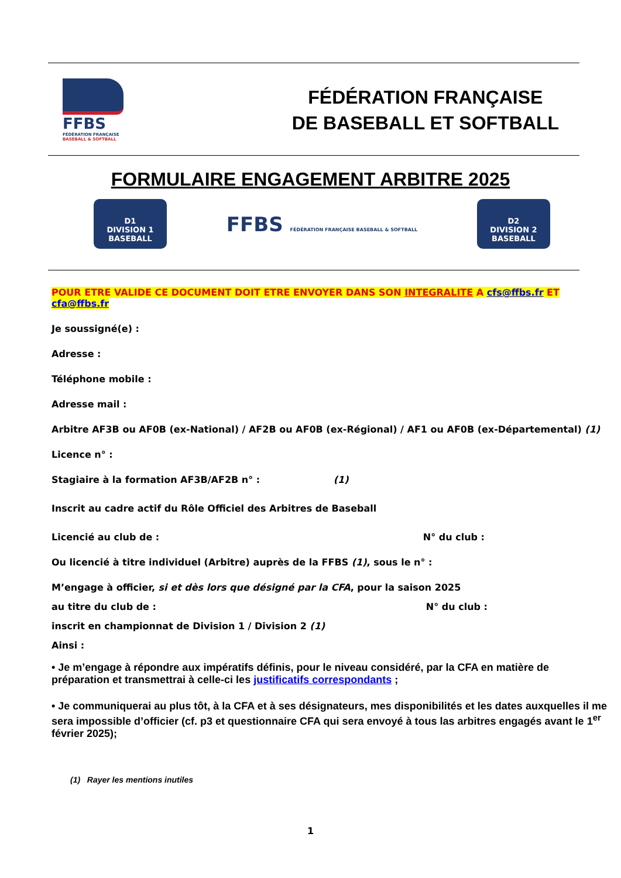FFBS
FÉDÉRATION FRANÇAISE
BASEBALL & SOFTBALL
FÉDÉRATION FRANÇAISE
DE BASEBALL ET SOFTBALL
FORMULAIRE ENGAGEMENT ARBITRE 2025
D1
DIVISION 1
BASEBALL
FFBS FÉDÉRATION FRANÇAISE BASEBALL & SOFTBALL
D2
DIVISION 2
BASEBALL
POUR ETRE VALIDE CE DOCUMENT DOIT ETRE ENVOYER DANS SON INTEGRALITE A cfs@ffbs.fr ET cfa@ffbs.fr
Je soussigné(e) :
Adresse :
Téléphone mobile :
Adresse mail :
Arbitre AF3B ou AF0B (ex-National) / AF2B ou AF0B (ex-Régional) / AF1 ou AF0B (ex-Départemental) (1)
Licence n° :
Stagiaire à la formation AF3B/AF2B n° : (1)
Inscrit au cadre actif du Rôle Officiel des Arbitres de Baseball
Licencié au club de : N° du club :
Ou licencié à titre individuel (Arbitre) auprès de la FFBS (1), sous le n° :
M’engage à officier, si et dès lors que désigné par la CFA, pour la saison 2025
au titre du club de : N° du club :
inscrit en championnat de Division 1 / Division 2 (1)
Ainsi :
• Je m’engage à répondre aux impératifs définis, pour le niveau considéré, par la CFA en matière de préparation et transmettrai à celle-ci les justificatifs correspondants ;
• Je communiquerai au plus tôt, à la CFA et à ses désignateurs, mes disponibilités et les dates auxquelles il me sera impossible d’officier (cf. p3 et questionnaire CFA qui sera envoyé à tous las arbitres engagés avant le 1<sup>er</sup> février 2025);
(1) Rayer les mentions inutiles
1